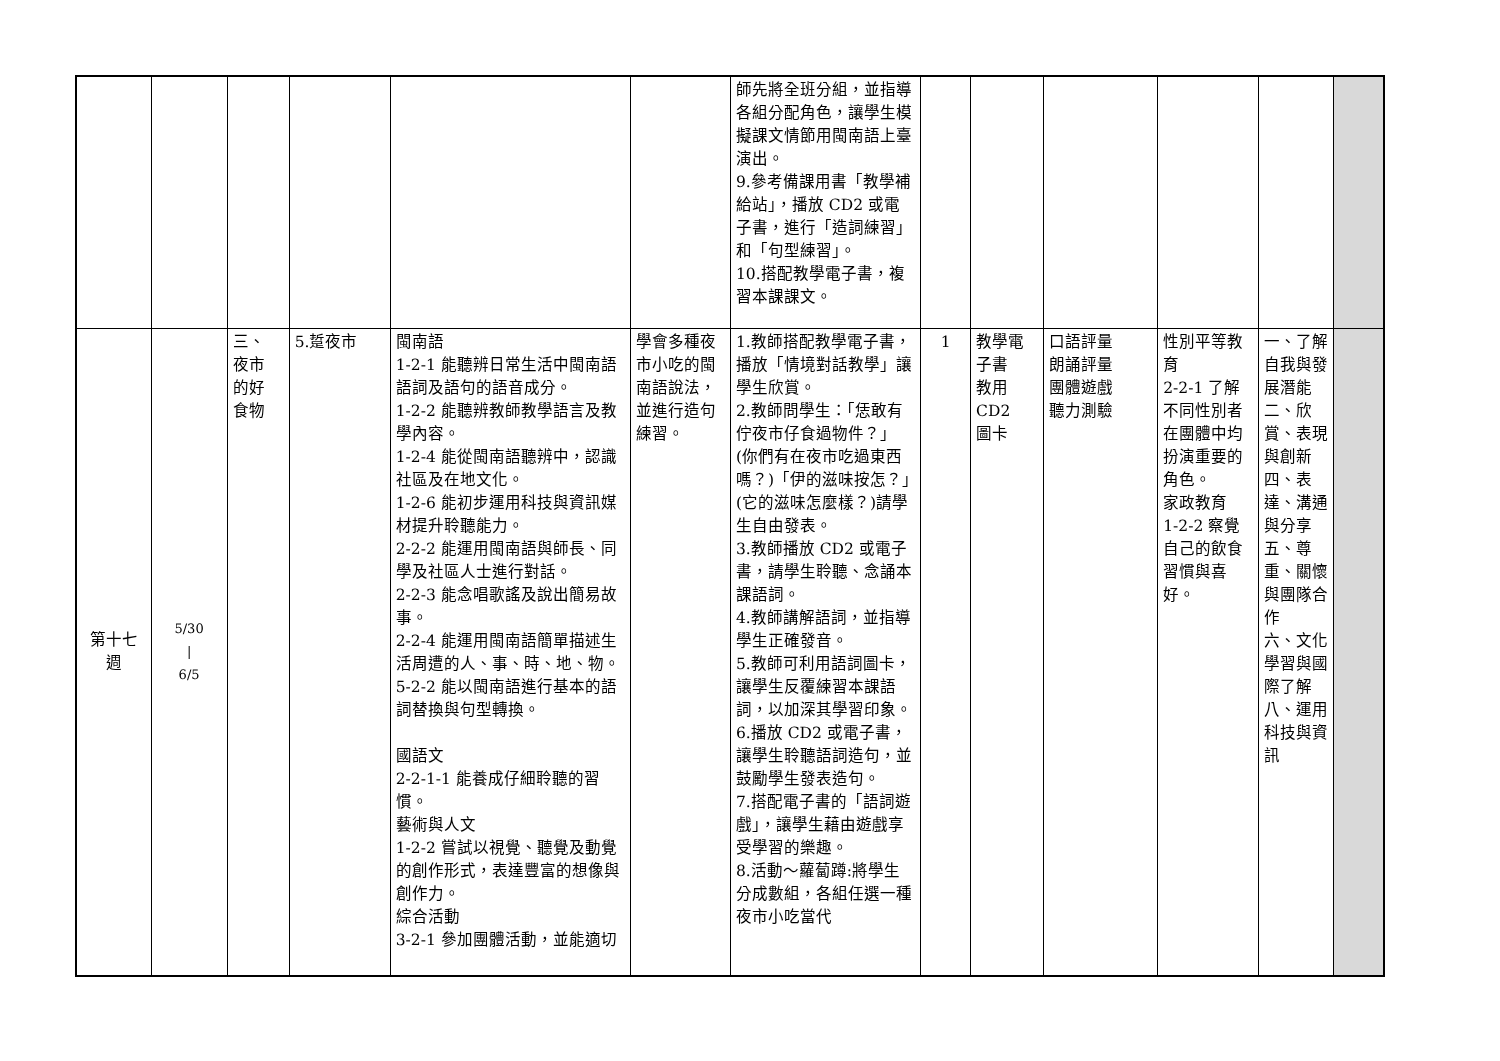| | | | | | | 師先將全班分組，並指導各組分配角色，讓學生模擬課文情節用閩南語上臺演出。 9.參考備課用書「教學補給站」，播放 CD2 或電子書，進行「造詞練習」和「句型練習」。 10.搭配教學電子書，複習本課課文。 | | | | | | |
| 第十七 週 | 5/30 / 6/5 | 三、 夜市 的好 食物 | 5.踅夜市 | 閩南語 1-2-1 能聽辨日常生活中閩南語語詞及語句的語音成分。 1-2-2 能聽辨教師教學語言及教學內容。 1-2-4 能從閩南語聽辨中，認識社區及在地文化。 1-2-6 能初步運用科技與資訊媒材提升聆聽能力。 2-2-2 能運用閩南語與師長、同學及社區人士進行對話。 2-2-3 能念唱歌謠及說出簡易故事。 2-2-4 能運用閩南語簡單描述生活周遭的人、事、時、地、物。 5-2-2 能以閩南語進行基本的語詞替換與句型轉換。 國語文 2-2-1-1 能養成仔細聆聽的習慣。 藝術與人文 1-2-2 嘗試以視覺、聽覺及動覺的創作形式，表達豐富的想像與創作力。 綜合活動 3-2-1 參加團體活動，並能適切 | 學會多種夜市小吃的閩南語說法，並進行造句練習。 | 1.教師搭配教學電子書，播放「情境對話教學」讓學生欣賞。 2.教師問學生：「恁敢有佇夜市仔食過物件？」(你們有在夜市吃過東西嗎？)「伊的滋味按怎？」(它的滋味怎麼樣？)請學生自由發表。 3.教師播放 CD2 或電子書，請學生聆聽、念誦本課語詞。 4.教師講解語詞，並指導學生正確發音。 5.教師可利用語詞圖卡，讓學生反覆練習本課語詞，以加深其學習印象。 6.播放 CD2 或電子書，讓學生聆聽語詞造句，並鼓勵學生發表造句。 7.搭配電子書的「語詞遊戲」，讓學生藉由遊戲享受學習的樂趣。 8.活動～蘿蔔蹲:將學生分成數組，各組任選一種夜市小吃當代 | 1 | 教學電子書 教用 CD2 圖卡 | 口語評量 朗誦評量 團體遊戲 聽力測驗 | 性別平等教育 2-2-1 了解不同性別者在團體中均扮演重要的角色。 家政教育 1-2-2 察覺自己的飲食習慣與喜好。 | 一、了解自我與發展潛能 二、欣賞、表現與創新 四、表達、溝通與分享 五、尊重、關懷與團隊合作 六、文化學習與國際了解 八、運用科技與資訊 | |